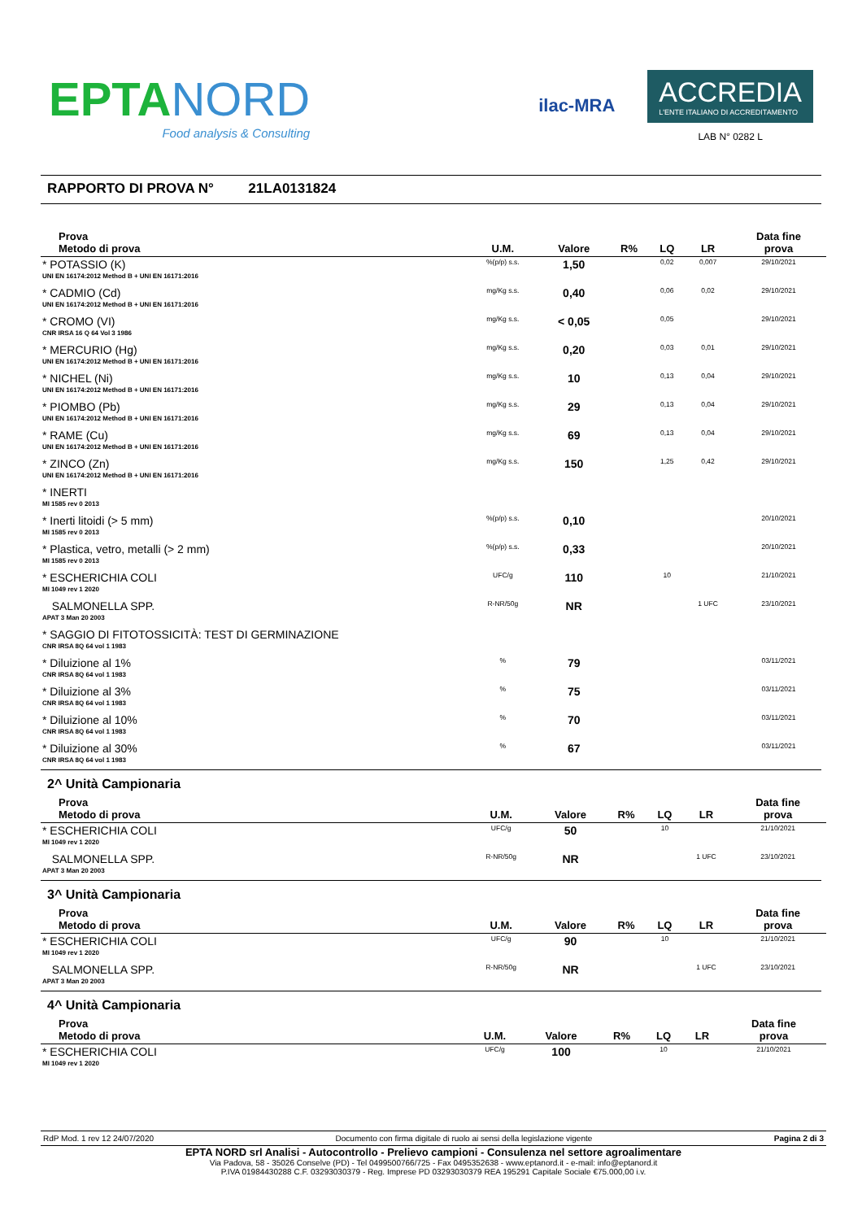EPTA NORD
Food analysis & Consulting
ilac-MRA
ACCREDIA
L'ENTE ITALIANO DI ACCREDITAMENTO
LAB N° 0282 L
RAPPORTO DI PROVA N° 21LA0131824
| Prova Metodo di prova | U.M. | Valore | R% | LQ | LR | Data fine prova |
| --- | --- | --- | --- | --- | --- | --- |
| * POTASSIO (K) UNI EN 16174:2012 Method B + UNI EN 16171:2016 | %(p/p) s.s. | 1,50 | | 0,02 | 0,007 | 29/10/2021 |
| * CADMIO (Cd) UNI EN 16174:2012 Method B + UNI EN 16171:2016 | mg/Kg s.s. | 0,40 | | 0,06 | 0,02 | 29/10/2021 |
| * CROMO (VI) CNR IRSA 16 Q 64 Vol 3 1986 | mg/Kg s.s. | < 0,05 | | 0,05 | | 29/10/2021 |
| * MERCURIO (Hg) UNI EN 16174:2012 Method B + UNI EN 16171:2016 | mg/Kg s.s. | 0,20 | | 0,03 | 0,01 | 29/10/2021 |
| * NICHEL (Ni) UNI EN 16174:2012 Method B + UNI EN 16171:2016 | mg/Kg s.s. | 10 | | 0,13 | 0,04 | 29/10/2021 |
| * PIOMBO (Pb) UNI EN 16174:2012 Method B + UNI EN 16171:2016 | mg/Kg s.s. | 29 | | 0,13 | 0,04 | 29/10/2021 |
| * RAME (Cu) UNI EN 16174:2012 Method B + UNI EN 16171:2016 | mg/Kg s.s. | 69 | | 0,13 | 0,04 | 29/10/2021 |
| * ZINCO (Zn) UNI EN 16174:2012 Method B + UNI EN 16171:2016 | mg/Kg s.s. | 150 | | 1,25 | 0,42 | 29/10/2021 |
| * INERTI MI 1585 rev 0 2013 | | | | | | |
| * Inerti litoidi (> 5 mm) MI 1585 rev 0 2013 | %(p/p) s.s. | 0,10 | | | | 20/10/2021 |
| * Plastica, vetro, metalli (> 2 mm) MI 1585 rev 0 2013 | %(p/p) s.s. | 0,33 | | | | 20/10/2021 |
| * ESCHERICHIA COLI MI 1049 rev 1 2020 | UFC/g | 110 | | 10 | | 21/10/2021 |
| SALMONELLA SPP. APAT 3 Man 20 2003 | R-NR/50g | NR | | | 1 UFC | 23/10/2021 |
| * SAGGIO DI FITOTOSSICITÀ: TEST DI GERMINAZIONE CNR IRSA 8Q 64 vol 1 1983 | | | | | | |
| * Diluizione al 1% CNR IRSA 8Q 64 vol 1 1983 | % | 79 | | | | 03/11/2021 |
| * Diluizione al 3% CNR IRSA 8Q 64 vol 1 1983 | % | 75 | | | | 03/11/2021 |
| * Diluizione al 10% CNR IRSA 8Q 64 vol 1 1983 | % | 70 | | | | 03/11/2021 |
| * Diluizione al 30% CNR IRSA 8Q 64 vol 1 1983 | % | 67 | | | | 03/11/2021 |
2^ Unità Campionaria
| Prova Metodo di prova | U.M. | Valore | R% | LQ | LR | Data fine prova |
| --- | --- | --- | --- | --- | --- | --- |
| * ESCHERICHIA COLI MI 1049 rev 1 2020 | UFC/g | 50 | | 10 | | 21/10/2021 |
| SALMONELLA SPP. APAT 3 Man 20 2003 | R-NR/50g | NR | | | 1 UFC | 23/10/2021 |
3^ Unità Campionaria
| Prova Metodo di prova | U.M. | Valore | R% | LQ | LR | Data fine prova |
| --- | --- | --- | --- | --- | --- | --- |
| * ESCHERICHIA COLI MI 1049 rev 1 2020 | UFC/g | 90 | | 10 | | 21/10/2021 |
| SALMONELLA SPP. APAT 3 Man 20 2003 | R-NR/50g | NR | | | 1 UFC | 23/10/2021 |
4^ Unità Campionaria
| Prova Metodo di prova | U.M. | Valore | R% | LQ | LR | Data fine prova |
| --- | --- | --- | --- | --- | --- | --- |
| * ESCHERICHIA COLI MI 1049 rev 1 2020 | UFC/g | 100 | | 10 | | 21/10/2021 |
RdP Mod. 1 rev 12 24/07/2020 Documento con firma digitale di ruolo ai sensi della legislazione vigente Pagina 2 di 3
EPTA NORD srl Analisi - Autocontrollo - Prelievo campioni - Consulenza nel settore agroalimentare
Via Padova, 58 - 35026 Conselve (PD) - Tel 0499500766/725 - Fax 0495352638 - www.eptanord.it - e-mail: info@eptanord.it
P.IVA 01984430288 C.F. 03293030379 - Reg. Imprese PD 03293030379 REA 195291 Capitale Sociale €75.000,00 i.v.